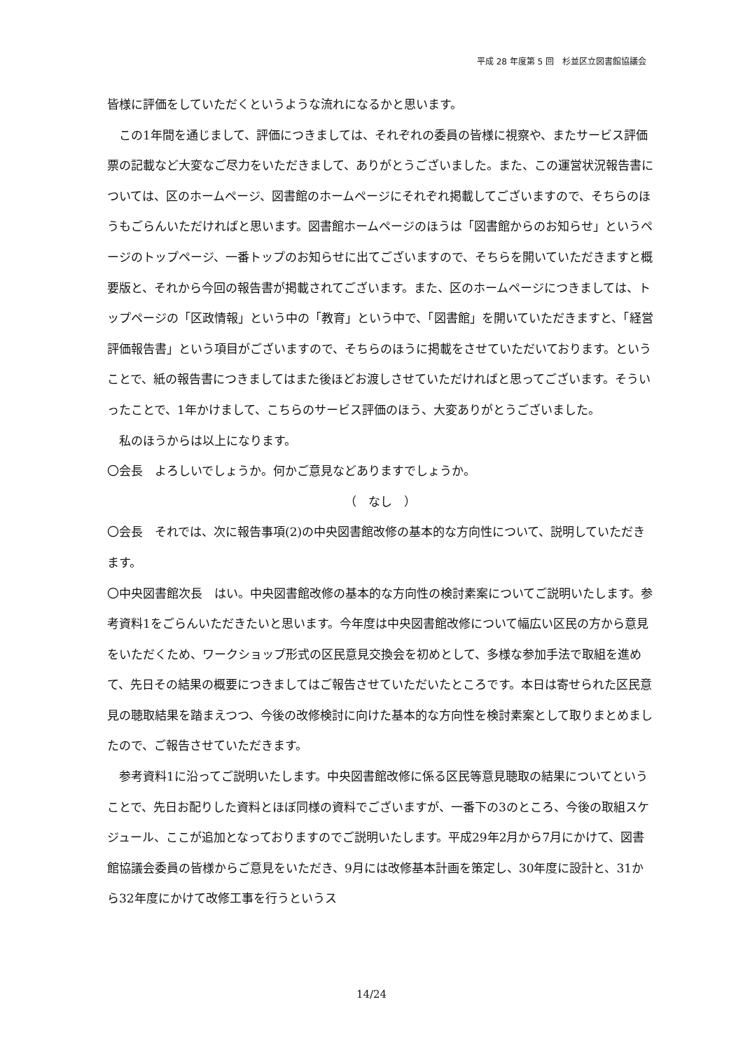平成 28 年度第 5 回　杉並区立図書館協議会
皆様に評価をしていただくというような流れになるかと思います。
　この1年間を通じまして、評価につきましては、それぞれの委員の皆様に視察や、またサービス評価票の記載など大変なご尽力をいただきまして、ありがとうございました。また、この運営状況報告書については、区のホームページ、図書館のホームページにそれぞれ掲載してございますので、そちらのほうもごらんいただければと思います。図書館ホームページのほうは「図書館からのお知らせ」というページのトップページ、一番トップのお知らせに出てございますので、そちらを開いていただきますと概要版と、それから今回の報告書が掲載されてございます。また、区のホームページにつきましては、トップページの「区政情報」という中の「教育」という中で、「図書館」を開いていただきますと、「経営評価報告書」という項目がございますので、そちらのほうに掲載をさせていただいております。ということで、紙の報告書につきましてはまた後ほどお渡しさせていただければと思ってございます。そういったことで、1年かけまして、こちらのサービス評価のほう、大変ありがとうございました。
　私のほうからは以上になります。
〇会長　よろしいでしょうか。何かご意見などありますでしょうか。
（　なし　）
〇会長　それでは、次に報告事項(2)の中央図書館改修の基本的な方向性について、説明していただきます。
〇中央図書館次長　はい。中央図書館改修の基本的な方向性の検討素案についてご説明いたします。参考資料1をごらんいただきたいと思います。今年度は中央図書館改修について幅広い区民の方から意見をいただくため、ワークショップ形式の区民意見交換会を初めとして、多様な参加手法で取組を進めて、先日その結果の概要につきましてはご報告させていただいたところです。本日は寄せられた区民意見の聴取結果を踏まえつつ、今後の改修検討に向けた基本的な方向性を検討素案として取りまとめましたので、ご報告させていただきます。
　参考資料1に沿ってご説明いたします。中央図書館改修に係る区民等意見聴取の結果についてということで、先日お配りした資料とほぼ同様の資料でございますが、一番下の3のところ、今後の取組スケジュール、ここが追加となっておりますのでご説明いたします。平成29年2月から7月にかけて、図書館協議会委員の皆様からご意見をいただき、9月には改修基本計画を策定し、30年度に設計と、31から32年度にかけて改修工事を行うというス
14/24